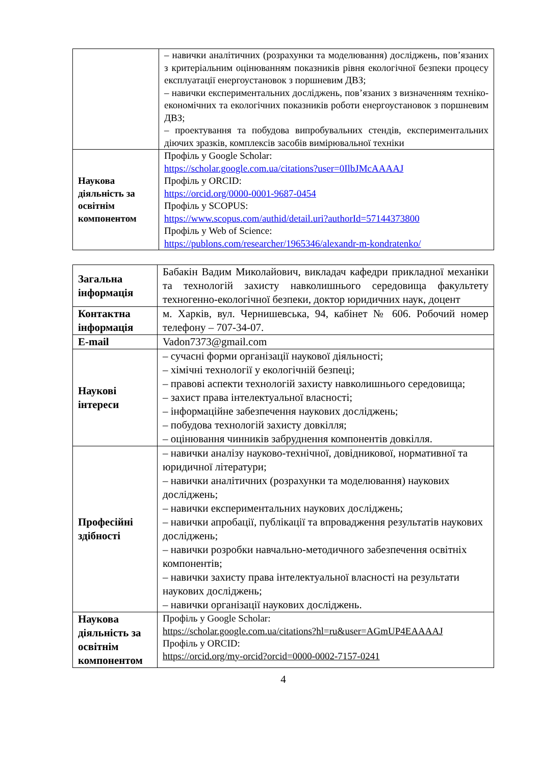| | – навички аналітичних (розрахунки та моделювання) досліджень, пов’язаних з критеріальним оцінюванням показників рівня екологічної безпеки процесу експлуатації енергоустановок з поршневим ДВЗ; – навички експериментальних досліджень, пов’язаних з визначенням техніко-економічних та екологічних показників роботи енергоустановок з поршневим ДВЗ; – проектування та побудова випробувальних стендів, експериментальних діючих зразків, комплексів засобів вимірювальної техніки |
| Наукова діяльність за освітнім компонентом | Профіль у Google Scholar: https://scholar.google.com.ua/citations?user=0IlbJMcAAAAJ Профіль у ORCID: https://orcid.org/0000-0001-9687-0454 Профіль у SCOPUS: https://www.scopus.com/authid/detail.uri?authorId=57144373800 Профіль у Web of Science: https://publons.com/researcher/1965346/alexandr-m-kondratenko/ |
| Загальна інформація | Бабакін Вадим Миколайович, викладач кафедри прикладної механіки та технологій захисту навколишнього середовища факультету техногенно-екологічної безпеки, доктор юридичних наук, доцент |
| Контактна інформація | м. Харків, вул. Чернишевська, 94, кабінет № 606. Робочий номер телефону – 707-34-07. |
| E-mail | Vadon7373@gmail.com |
| Наукові інтереси | – сучасні форми організації наукової діяльності; – хімічні технології у екологічній безпеці; – правові аспекти технологій захисту навколишнього середовища; – захист права інтелектуальної власності; – інформаційне забезпечення наукових досліджень; – побудова технологій захисту довкілля; – оцінювання чинників забруднення компонентів довкілля. |
| Професійні здібності | – навички аналізу науково-технічної, довідникової, нормативної та юридичної літератури; – навички аналітичних (розрахунки та моделювання) наукових досліджень; – навички експериментальних наукових досліджень; – навички апробації, публікації та впровадження результатів наукових досліджень; – навички розробки навчально-методичного забезпечення освітніх компонентів; – навички захисту права інтелектуальної власності на результати наукових досліджень; – навички організації наукових досліджень. |
| Наукова діяльність за освітнім компонентом | Профіль у Google Scholar: https://scholar.google.com.ua/citations?hl=ru&user=AGmUP4EAAAAJ Профіль у ORCID: https://orcid.org/my-orcid?orcid=0000-0002-7157-0241 |
4